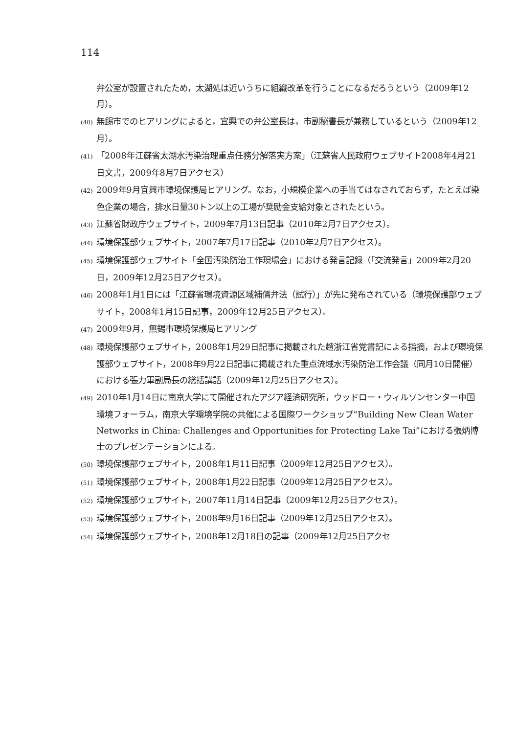114
弁公室が設置されたため，太湖処は近いうちに組織改革を行うことになるだろうという（2009年12月）。
(40) 無錫市でのヒアリングによると，宜興での弁公室長は，市副秘書長が兼務しているという（2009年12月）。
(41) 「2008年江蘇省太湖水汚染治理重点任務分解落実方案」（江蘇省人民政府ウェブサイト2008年4月21日文書，2009年8月7日アクセス）
(42) 2009年9月宜興市環境保護局ヒアリング。なお，小規模企業への手当てはなされておらず，たとえば染色企業の場合，排水日量30トン以上の工場が奨励金支給対象とされたという。
(43) 江蘇省財政庁ウェブサイト，2009年7月13日記事（2010年2月7日アクセス）。
(44) 環境保護部ウェブサイト，2007年7月17日記事（2010年2月7日アクセス）。
(45) 環境保護部ウェブサイト「全国汚染防治工作現場会」における発言記録（「交流発言」2009年2月20日，2009年12月25日アクセス）。
(46) 2008年1月1日には「江蘇省環境資源区域補償弁法（試行）」が先に発布されている（環境保護部ウェブサイト，2008年1月15日記事，2009年12月25日アクセス）。
(47) 2009年9月，無錫市環境保護局ヒアリング
(48) 環境保護部ウェブサイト，2008年1月29日記事に掲載された趙浙江省党書記による指摘，および環境保護部ウェブサイト，2008年9月22日記事に掲載された重点流域水汚染防治工作会議（同月10日開催）における張力軍副局長の総括講話（2009年12月25日アクセス）。
(49) 2010年1月14日に南京大学にて開催されたアジア経済研究所，ウッドロー・ウィルソンセンター中国環境フォーラム，南京大学環境学院の共催による国際ワークショップ“Building New Clean Water Networks in China: Challenges and Opportunities for Protecting Lake Tai”における張炳博士のプレゼンテーションによる。
(50) 環境保護部ウェブサイト，2008年1月11日記事（2009年12月25日アクセス）。
(51) 環境保護部ウェブサイト，2008年1月22日記事（2009年12月25日アクセス）。
(52) 環境保護部ウェブサイト，2007年11月14日記事（2009年12月25日アクセス）。
(53) 環境保護部ウェブサイト，2008年9月16日記事（2009年12月25日アクセス）。
(54) 環境保護部ウェブサイト，2008年12月18日の記事（2009年12月25日アクセ